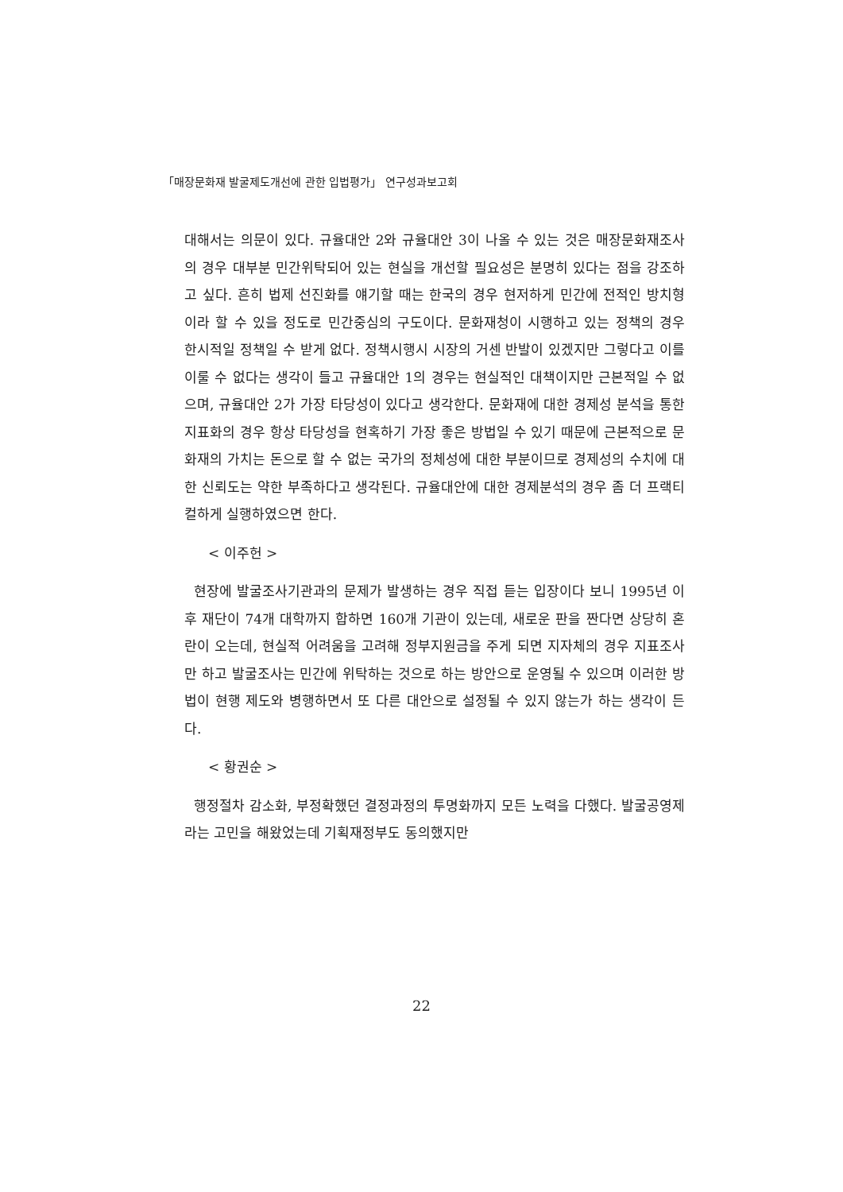「매장문화재 발굴제도개선에 관한 입법평가」 연구성과보고회
대해서는 의문이 있다. 규율대안 2와 규율대안 3이 나올 수 있는 것은 매장문화재조사의 경우 대부분 민간위탁되어 있는 현실을 개선할 필요성은 분명히 있다는 점을 강조하고 싶다. 흔히 법제 선진화를 얘기할 때는 한국의 경우 현저하게 민간에 전적인 방치형이라 할 수 있을 정도로 민간중심의 구도이다. 문화재청이 시행하고 있는 정책의 경우 한시적일 정책일 수 받게 없다. 정책시행시 시장의 거센 반발이 있겠지만 그렇다고 이를 이룰 수 없다는 생각이 들고 규율대안 1의 경우는 현실적인 대책이지만 근본적일 수 없으며, 규율대안 2가 가장 타당성이 있다고 생각한다. 문화재에 대한 경제성 분석을 통한 지표화의 경우 항상 타당성을 현혹하기 가장 좋은 방법일 수 있기 때문에 근본적으로 문화재의 가치는 돈으로 할 수 없는 국가의 정체성에 대한 부분이므로 경제성의 수치에 대한 신뢰도는 약한 부족하다고 생각된다. 규율대안에 대한 경제분석의 경우 좀 더 프랙티컬하게 실행하였으면 한다.
< 이주헌 >
현장에 발굴조사기관과의 문제가 발생하는 경우 직접 듣는 입장이다 보니 1995년 이후 재단이 74개 대학까지 합하면 160개 기관이 있는데, 새로운 판을 짠다면 상당히 혼란이 오는데, 현실적 어려움을 고려해 정부지원금을 주게 되면 지자체의 경우 지표조사만 하고 발굴조사는 민간에 위탁하는 것으로 하는 방안으로 운영될 수 있으며 이러한 방법이 현행 제도와 병행하면서 또 다른 대안으로 설정될 수 있지 않는가 하는 생각이 든다.
< 황권순 >
행정절차 감소화, 부정확했던 결정과정의 투명화까지 모든 노력을 다했다. 발굴공영제라는 고민을 해왔었는데 기획재정부도 동의했지만
22